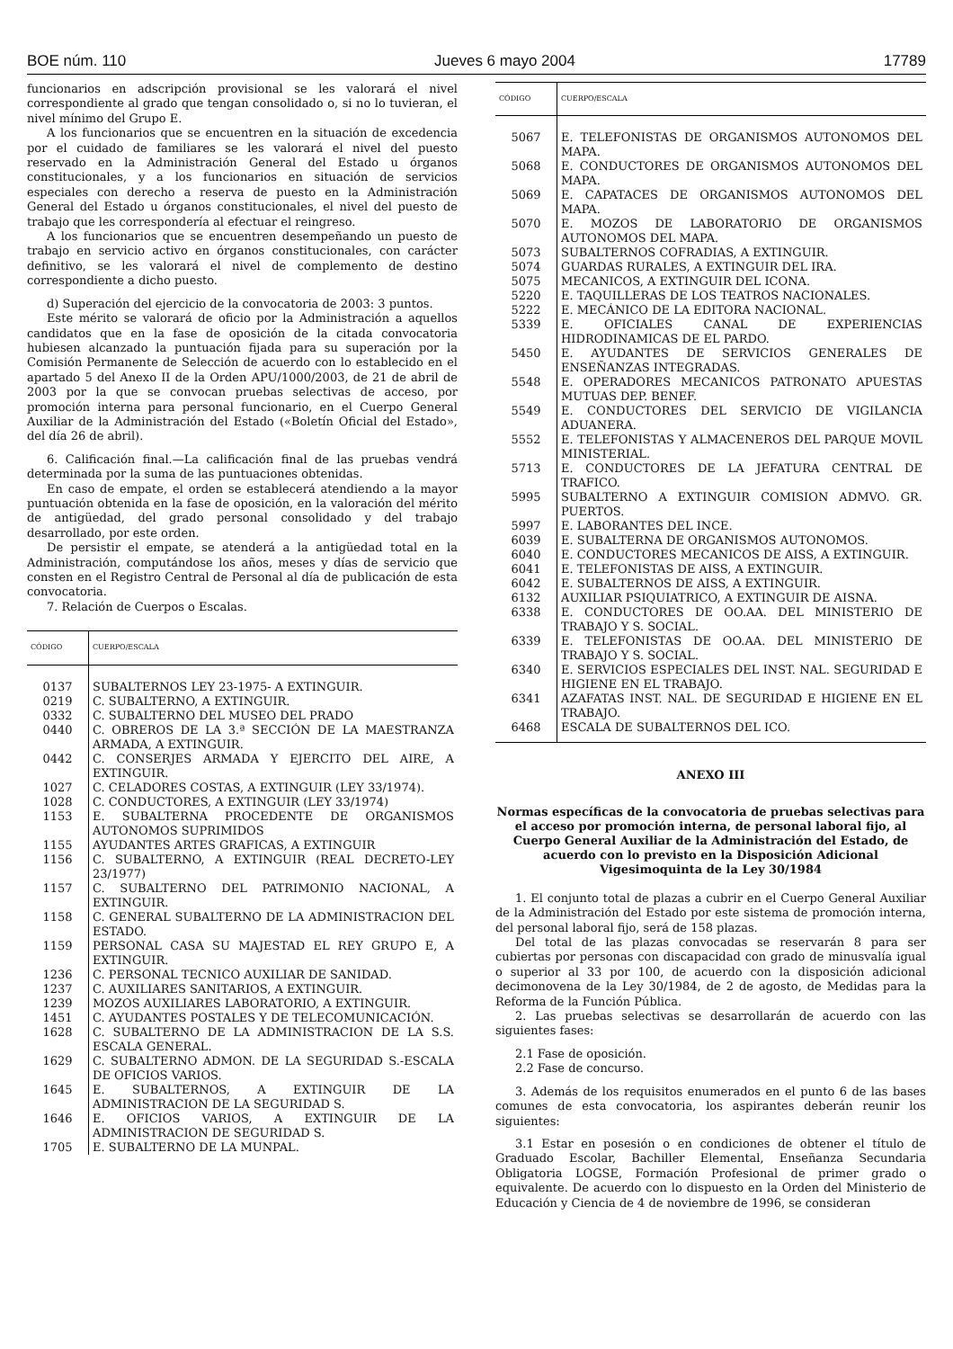BOE núm. 110 Jueves 6 mayo 2004 17789
funcionarios en adscripción provisional se les valorará el nivel correspondiente al grado que tengan consolidado o, si no lo tuvieran, el nivel mínimo del Grupo E.
A los funcionarios que se encuentren en la situación de excedencia por el cuidado de familiares se les valorará el nivel del puesto reservado en la Administración General del Estado u órganos constitucionales, y a los funcionarios en situación de servicios especiales con derecho a reserva de puesto en la Administración General del Estado u órganos constitucionales, el nivel del puesto de trabajo que les correspondería al efectuar el reingreso.
A los funcionarios que se encuentren desempeñando un puesto de trabajo en servicio activo en órganos constitucionales, con carácter definitivo, se les valorará el nivel de complemento de destino correspondiente a dicho puesto.
d) Superación del ejercicio de la convocatoria de 2003: 3 puntos.
Este mérito se valorará de oficio por la Administración a aquellos candidatos que en la fase de oposición de la citada convocatoria hubiesen alcanzado la puntuación fijada para su superación por la Comisión Permanente de Selección de acuerdo con lo establecido en el apartado 5 del Anexo II de la Orden APU/1000/2003, de 21 de abril de 2003 por la que se convocan pruebas selectivas de acceso, por promoción interna para personal funcionario, en el Cuerpo General Auxiliar de la Administración del Estado («Boletín Oficial del Estado», del día 26 de abril).
6. Calificación final.—La calificación final de las pruebas vendrá determinada por la suma de las puntuaciones obtenidas.
En caso de empate, el orden se establecerá atendiendo a la mayor puntuación obtenida en la fase de oposición, en la valoración del mérito de antigüedad, del grado personal consolidado y del trabajo desarrollado, por este orden.
De persistir el empate, se atenderá a la antigüedad total en la Administración, computándose los años, meses y días de servicio que consten en el Registro Central de Personal al día de publicación de esta convocatoria.
7. Relación de Cuerpos o Escalas.
| CÓDIGO | CUERPO/ESCALA |
| --- | --- |
| 0137 | SUBALTERNOS LEY 23-1975- A EXTINGUIR. |
| 0219 | C. SUBALTERNO, A EXTINGUIR. |
| 0332 | C. SUBALTERNO DEL MUSEO DEL PRADO |
| 0440 | C. OBREROS DE LA 3.ª SECCIÓN DE LA MAESTRANZA ARMADA, A EXTINGUIR. |
| 0442 | C. CONSERJES ARMADA Y EJERCITO DEL AIRE, A EXTINGUIR. |
| 1027 | C. CELADORES COSTAS, A EXTINGUIR (LEY 33/1974). |
| 1028 | C. CONDUCTORES, A EXTINGUIR (LEY 33/1974) |
| 1153 | E. SUBALTERNA PROCEDENTE DE ORGANISMOS AUTONOMOS SUPRIMIDOS |
| 1155 | AYUDANTES ARTES GRAFICAS, A EXTINGUIR |
| 1156 | C. SUBALTERNO, A EXTINGUIR (REAL DECRETO-LEY 23/1977) |
| 1157 | C. SUBALTERNO DEL PATRIMONIO NACIONAL, A EXTINGUIR. |
| 1158 | C. GENERAL SUBALTERNO DE LA ADMINISTRACION DEL ESTADO. |
| 1159 | PERSONAL CASA SU MAJESTAD EL REY GRUPO E, A EXTINGUIR. |
| 1236 | C. PERSONAL TECNICO AUXILIAR DE SANIDAD. |
| 1237 | C. AUXILIARES SANITARIOS, A EXTINGUIR. |
| 1239 | MOZOS AUXILIARES LABORATORIO, A EXTINGUIR. |
| 1451 | C. AYUDANTES POSTALES Y DE TELECOMUNICACIÓN. |
| 1628 | C. SUBALTERNO DE LA ADMINISTRACION DE LA S.S. ESCALA GENERAL. |
| 1629 | C. SUBALTERNO ADMON. DE LA SEGURIDAD S.-ESCALA DE OFICIOS VARIOS. |
| 1645 | E. SUBALTERNOS, A EXTINGUIR DE LA ADMINISTRACION DE LA SEGURIDAD S. |
| 1646 | E. OFICIOS VARIOS, A EXTINGUIR DE LA ADMINISTRACION DE SEGURIDAD S. |
| 1705 | E. SUBALTERNO DE LA MUNPAL. |
| CÓDIGO | CUERPO/ESCALA |
| --- | --- |
| 5067 | E. TELEFONISTAS DE ORGANISMOS AUTONOMOS DEL MAPA. |
| 5068 | E. CONDUCTORES DE ORGANISMOS AUTONOMOS DEL MAPA. |
| 5069 | E. CAPATACES DE ORGANISMOS AUTONOMOS DEL MAPA. |
| 5070 | E. MOZOS DE LABORATORIO DE ORGANISMOS AUTONOMOS DEL MAPA. |
| 5073 | SUBALTERNOS COFRADIAS, A EXTINGUIR. |
| 5074 | GUARDAS RURALES, A EXTINGUIR DEL IRA. |
| 5075 | MECANICOS, A EXTINGUIR DEL ICONA. |
| 5220 | E. TAQUILLERAS DE LOS TEATROS NACIONALES. |
| 5222 | E. MECÁNICO DE LA EDITORA NACIONAL. |
| 5339 | E. OFICIALES CANAL DE EXPERIENCIAS HIDRODINAMICAS DE EL PARDO. |
| 5450 | E. AYUDANTES DE SERVICIOS GENERALES DE ENSEÑANZAS INTEGRADAS. |
| 5548 | E. OPERADORES MECANICOS PATRONATO APUESTAS MUTUAS DEP. BENEF. |
| 5549 | E. CONDUCTORES DEL SERVICIO DE VIGILANCIA ADUANERA. |
| 5552 | E. TELEFONISTAS Y ALMACENEROS DEL PARQUE MOVIL MINISTERIAL. |
| 5713 | E. CONDUCTORES DE LA JEFATURA CENTRAL DE TRAFICO. |
| 5995 | SUBALTERNO A EXTINGUIR COMISION ADMVO. GR. PUERTOS. |
| 5997 | E. LABORANTES DEL INCE. |
| 6039 | E. SUBALTERNA DE ORGANISMOS AUTONOMOS. |
| 6040 | E. CONDUCTORES MECANICOS DE AISS, A EXTINGUIR. |
| 6041 | E. TELEFONISTAS DE AISS, A EXTINGUIR. |
| 6042 | E. SUBALTERNOS DE AISS, A EXTINGUIR. |
| 6132 | AUXILIAR PSIQUIATRICO, A EXTINGUIR DE AISNA. |
| 6338 | E. CONDUCTORES DE OO.AA. DEL MINISTERIO DE TRABAJO Y S. SOCIAL. |
| 6339 | E. TELEFONISTAS DE OO.AA. DEL MINISTERIO DE TRABAJO Y S. SOCIAL. |
| 6340 | E. SERVICIOS ESPECIALES DEL INST. NAL. SEGURIDAD E HIGIENE EN EL TRABAJO. |
| 6341 | AZAFATAS INST. NAL. DE SEGURIDAD E HIGIENE EN EL TRABAJO. |
| 6468 | ESCALA DE SUBALTERNOS DEL ICO. |
ANEXO III
Normas específicas de la convocatoria de pruebas selectivas para el acceso por promoción interna, de personal laboral fijo, al Cuerpo General Auxiliar de la Administración del Estado, de acuerdo con lo previsto en la Disposición Adicional Vigesimoquinta de la Ley 30/1984
1. El conjunto total de plazas a cubrir en el Cuerpo General Auxiliar de la Administración del Estado por este sistema de promoción interna, del personal laboral fijo, será de 158 plazas.
Del total de las plazas convocadas se reservarán 8 para ser cubiertas por personas con discapacidad con grado de minusvalía igual o superior al 33 por 100, de acuerdo con la disposición adicional decimonovena de la Ley 30/1984, de 2 de agosto, de Medidas para la Reforma de la Función Pública.
2. Las pruebas selectivas se desarrollarán de acuerdo con las siguientes fases:
2.1 Fase de oposición.
2.2 Fase de concurso.
3. Además de los requisitos enumerados en el punto 6 de las bases comunes de esta convocatoria, los aspirantes deberán reunir los siguientes:
3.1 Estar en posesión o en condiciones de obtener el título de Graduado Escolar, Bachiller Elemental, Enseñanza Secundaria Obligatoria LOGSE, Formación Profesional de primer grado o equivalente. De acuerdo con lo dispuesto en la Orden del Ministerio de Educación y Ciencia de 4 de noviembre de 1996, se consideran